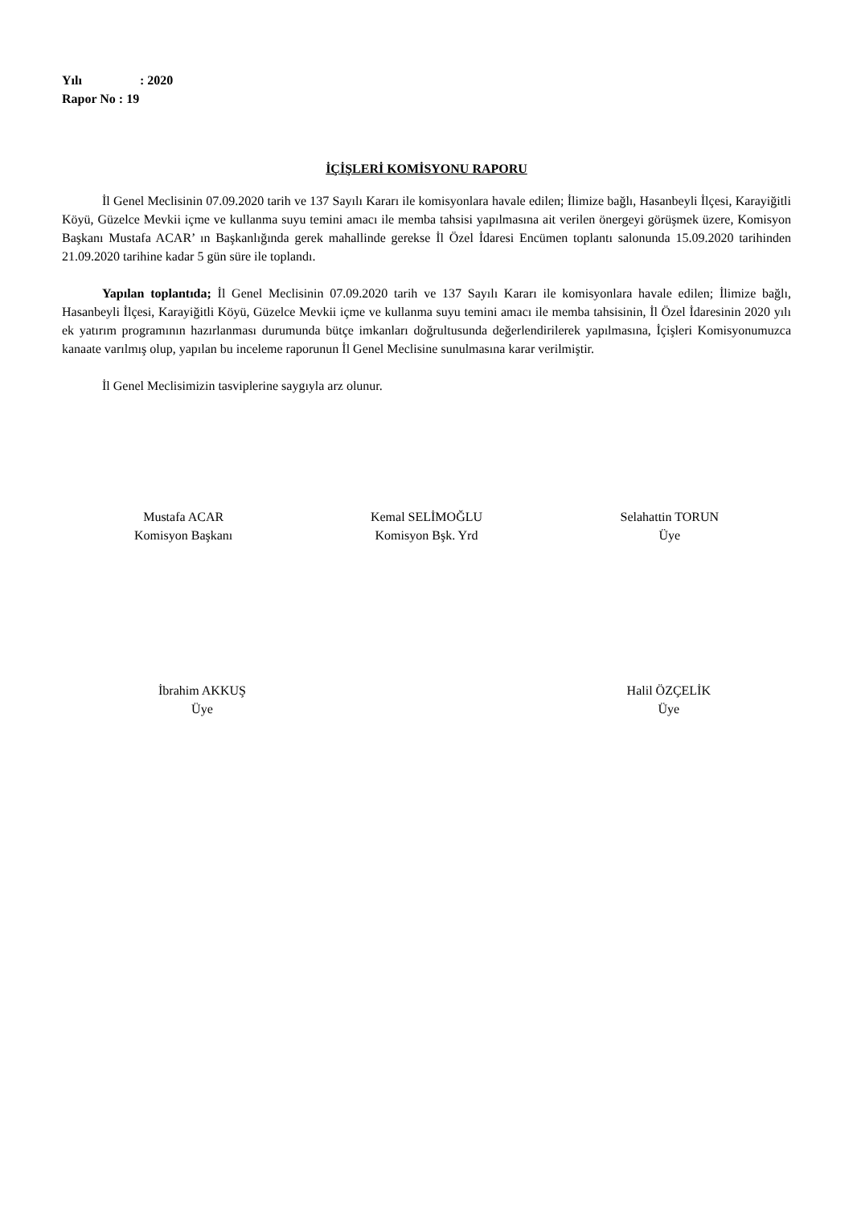Yılı: 2020
Rapor No : 19
İÇİŞLERİ KOMİSYONU RAPORU
İl Genel Meclisinin 07.09.2020 tarih ve 137 Sayılı Kararı ile komisyonlara havale edilen; İlimize bağlı, Hasanbeyli İlçesi, Karayiğitli Köyü, Güzelce Mevkii içme ve kullanma suyu temini amacı ile memba tahsisi yapılmasına ait verilen önergeyi görüşmek üzere, Komisyon Başkanı Mustafa ACAR’ ın Başkanlığında gerek mahallinde gerekse İl Özel İdaresi Encümen toplantı salonunda 15.09.2020 tarihinden 21.09.2020 tarihine kadar 5 gün süre ile toplandı.
Yapılan toplantıda; İl Genel Meclisinin 07.09.2020 tarih ve 137 Sayılı Kararı ile komisyonlara havale edilen; İlimize bağlı, Hasanbeyli İlçesi, Karayiğitli Köyü, Güzelce Mevkii içme ve kullanma suyu temini amacı ile memba tahsisinin, İl Özel İdaresinin 2020 yılı ek yatırım programının hazırlanması durumunda bütçe imkanları doğrultusunda değerlendirilerek yapılmasına, İçişleri Komisyonumuzca kanaate varılmış olup, yapılan bu inceleme raporunun İl Genel Meclisine sunulmasına karar verilmiştir.
İl Genel Meclisimizin tasviplerine saygıyla arz olunur.
Mustafa ACAR
Komisyon Başkanı
Kemal SELİMOĞLU
Komisyon Bşk. Yrd
Selahattin TORUN
Üye
İbrahim AKKUŞ
Üye
Halil ÖZÇELİK
Üye